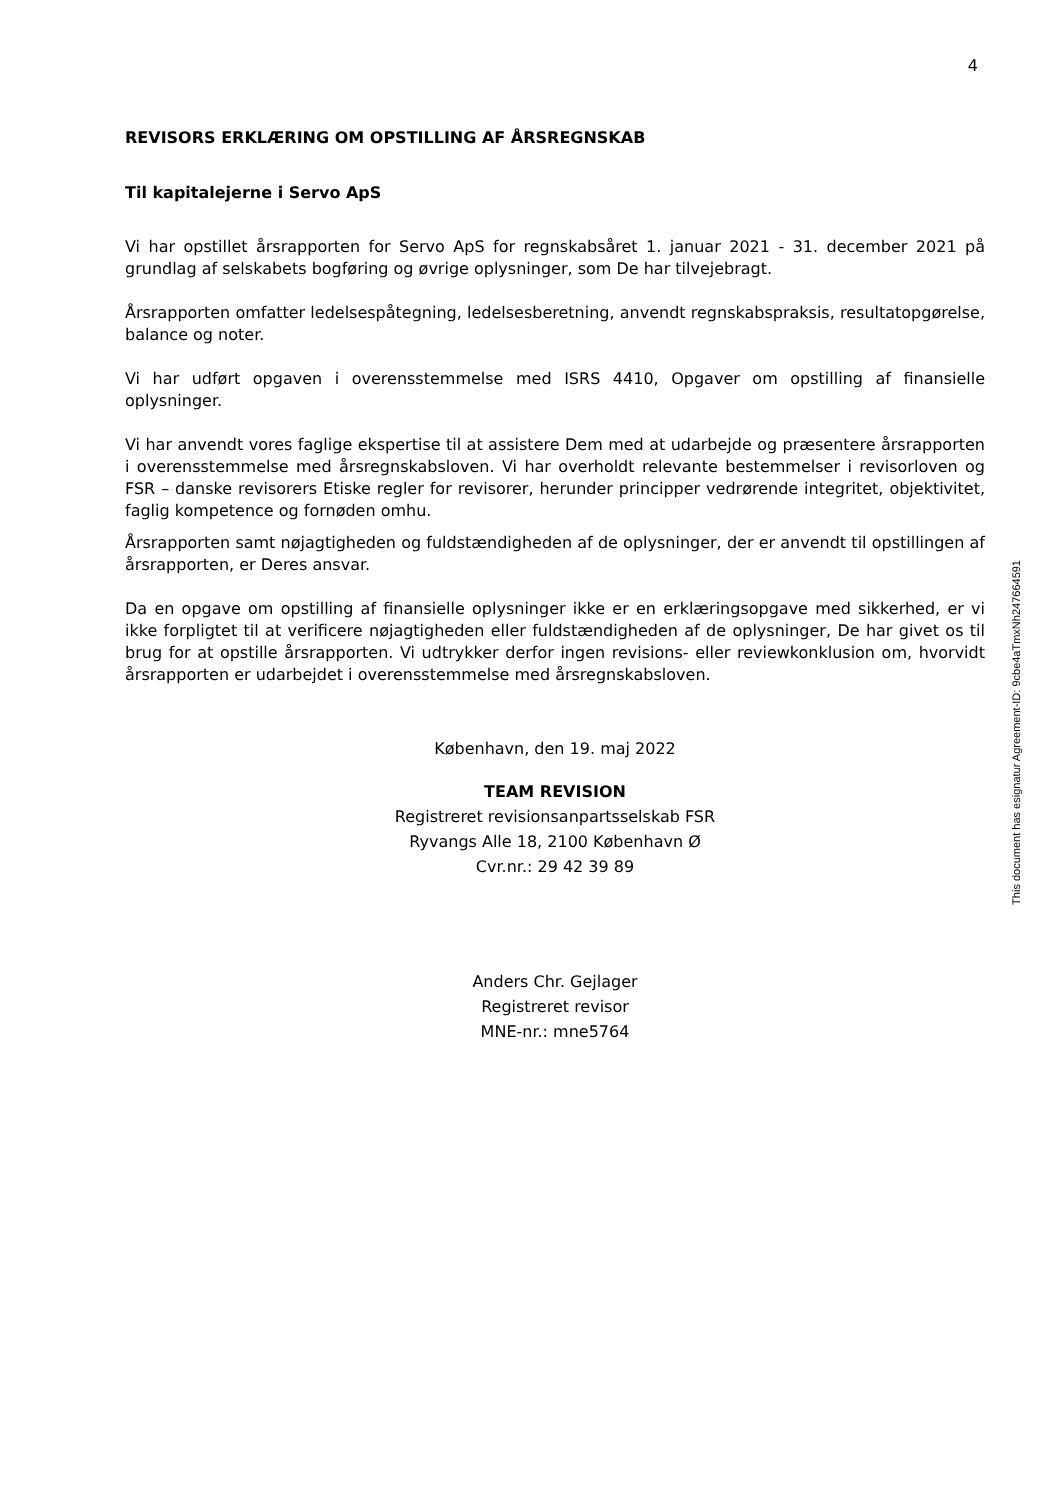4
REVISORS ERKLÆRING OM OPSTILLING AF ÅRSREGNSKAB
Til kapitalejerne i Servo ApS
Vi har opstillet årsrapporten for Servo ApS for regnskabsåret 1. januar 2021 - 31. december 2021 på grundlag af selskabets bogføring og øvrige oplysninger, som De har tilvejebragt.
Årsrapporten omfatter ledelsespåtegning, ledelsesberetning, anvendt regnskabspraksis, resultatopgørelse, balance og noter.
Vi har udført opgaven i overensstemmelse med ISRS 4410, Opgaver om opstilling af finansielle oplysninger.
Vi har anvendt vores faglige ekspertise til at assistere Dem med at udarbejde og præsentere årsrapporten i overensstemmelse med årsregnskabsloven. Vi har overholdt relevante bestemmelser i revisorloven og FSR – danske revisorers Etiske regler for revisorer, herunder principper vedrørende integritet, objektivitet, faglig kompetence og fornøden omhu.
Årsrapporten samt nøjagtigheden og fuldstændigheden af de oplysninger, der er anvendt til opstillingen af årsrapporten, er Deres ansvar.
Da en opgave om opstilling af finansielle oplysninger ikke er en erklæringsopgave med sikkerhed, er vi ikke forpligtet til at verificere nøjagtigheden eller fuldstændigheden af de oplysninger, De har givet os til brug for at opstille årsrapporten. Vi udtrykker derfor ingen revisions- eller reviewkonklusion om, hvorvidt årsrapporten er udarbejdet i overensstemmelse med årsregnskabsloven.
København, den 19. maj 2022
TEAM REVISION
Registreret revisionsanpartsselskab FSR
Ryvangs Alle 18, 2100 København Ø
Cvr.nr.: 29 42 39 89
Anders Chr. Gejlager
Registreret revisor
MNE-nr.: mne5764
This document has esignatur Agreement-ID: 9cbe4aTmxNh247664591